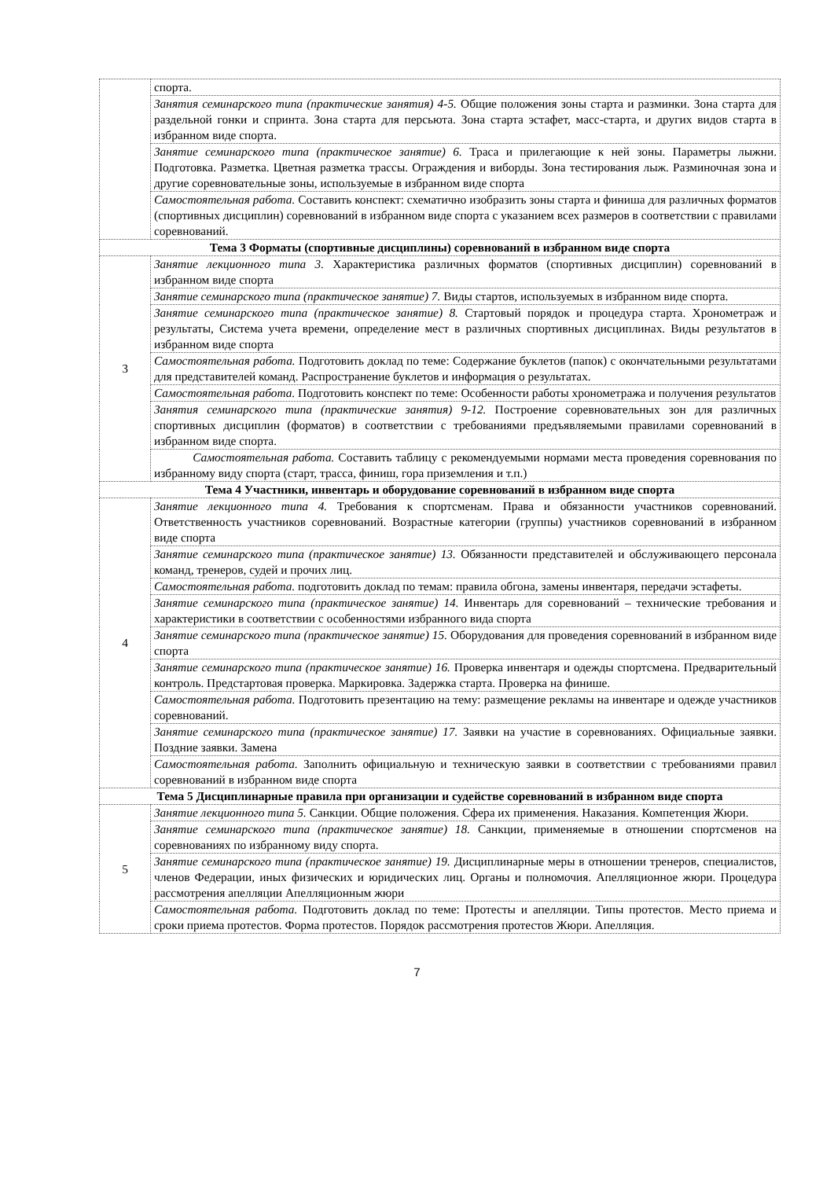| | спорта. |
| | Занятия семинарского типа (практические занятия) 4-5. Общие положения зоны старта и разминки. Зона старта для раздельной гонки и спринта. Зона старта для персьюта. Зона старта эстафет, масс-старта, и других видов старта в избранном виде спорта. |
| | Занятие семинарского типа (практическое занятие) 6. Траса и прилегающие к ней зоны. Параметры лыжни. Подготовка. Разметка. Цветная разметка трассы. Ограждения и виборды. Зона тестирования лыж. Разминочная зона и другие соревновательные зоны, используемые в избранном виде спорта |
| | Самостоятельная работа. Составить конспект: схематично изобразить зоны старта и финиша для различных форматов (спортивных дисциплин) соревнований в избранном виде спорта с указанием всех размеров в соответствии с правилами соревнований. |
| Тема 3 Форматы (спортивные дисциплины) соревнований в избранном виде спорта | |
| 3 | Занятие лекционного типа 3. Характеристика различных форматов (спортивных дисциплин) соревнований в избранном виде спорта |
| | Занятие семинарского типа (практическое занятие) 7. Виды стартов, используемых в избранном виде спорта. |
| | Занятие семинарского типа (практическое занятие) 8. Стартовый порядок и процедура старта. Хронометраж и результаты, Система учета времени, определение мест в различных спортивных дисциплинах. Виды результатов в избранном виде спорта |
| | Самостоятельная работа. Подготовить доклад по теме: Содержание буклетов (папок) с окончательными результатами для представителей команд. Распространение буклетов и информация о результатах. |
| | Самостоятельная работа. Подготовить конспект по теме: Особенности работы хронометража и получения результатов |
| | Занятия семинарского типа (практические занятия) 9-12. Построение соревновательных зон для различных спортивных дисциплин (форматов) в соответствии с требованиями предъявляемыми правилами соревнований в избранном виде спорта. |
| | Самостоятельная работа. Составить таблицу с рекомендуемыми нормами места проведения соревнования по избранному виду спорта (старт, трасса, финиш, гора приземления и т.п.) |
| Тема 4 Участники, инвентарь и оборудование соревнований в избранном виде спорта | |
| 4 | Занятие лекционного типа 4. Требования к спортсменам. Права и обязанности участников соревнований. Ответственность участников соревнований. Возрастные категории (группы) участников соревнований в избранном виде спорта |
| | Занятие семинарского типа (практическое занятие) 13. Обязанности представителей и обслуживающего персонала команд, тренеров, судей и прочих лиц. |
| | Самостоятельная работа. подготовить доклад по темам: правила обгона, замены инвентаря, передачи эстафеты. |
| | Занятие семинарского типа (практическое занятие) 14. Инвентарь для соревнований – технические требования и характеристики в соответствии с особенностями избранного вида спорта |
| | Занятие семинарского типа (практическое занятие) 15. Оборудования для проведения соревнований в избранном виде спорта |
| | Занятие семинарского типа (практическое занятие) 16. Проверка инвентаря и одежды спортсмена. Предварительный контроль. Предстартовая проверка. Маркировка. Задержка старта. Проверка на финише. |
| | Самостоятельная работа. Подготовить презентацию на тему: размещение рекламы на инвентаре и одежде участников соревнований. |
| | Занятие семинарского типа (практическое занятие) 17. Заявки на участие в соревнованиях. Официальные заявки. Поздние заявки. Замена |
| | Самостоятельная работа. Заполнить официальную и техническую заявки в соответствии с требованиями правил соревнований в избранном виде спорта |
| Тема 5 Дисциплинарные правила при организации и судействе соревнований в избранном виде спорта | |
| 5 | Занятие лекционного типа 5. Санкции. Общие положения. Сфера их применения. Наказания. Компетенция Жюри. |
| | Занятие семинарского типа (практическое занятие) 18. Санкции, применяемые в отношении спортсменов на соревнованиях по избранному виду спорта. |
| | Занятие семинарского типа (практическое занятие) 19. Дисциплинарные меры в отношении тренеров, специалистов, членов Федерации, иных физических и юридических лиц. Органы и полномочия. Апелляционное жюри. Процедура рассмотрения апелляции Апелляционным жюри |
| | Самостоятельная работа. Подготовить доклад по теме: Протесты и апелляции. Типы протестов. Место приема и сроки приема протестов. Форма протестов. Порядок рассмотрения протестов Жюри. Апелляция. |
7